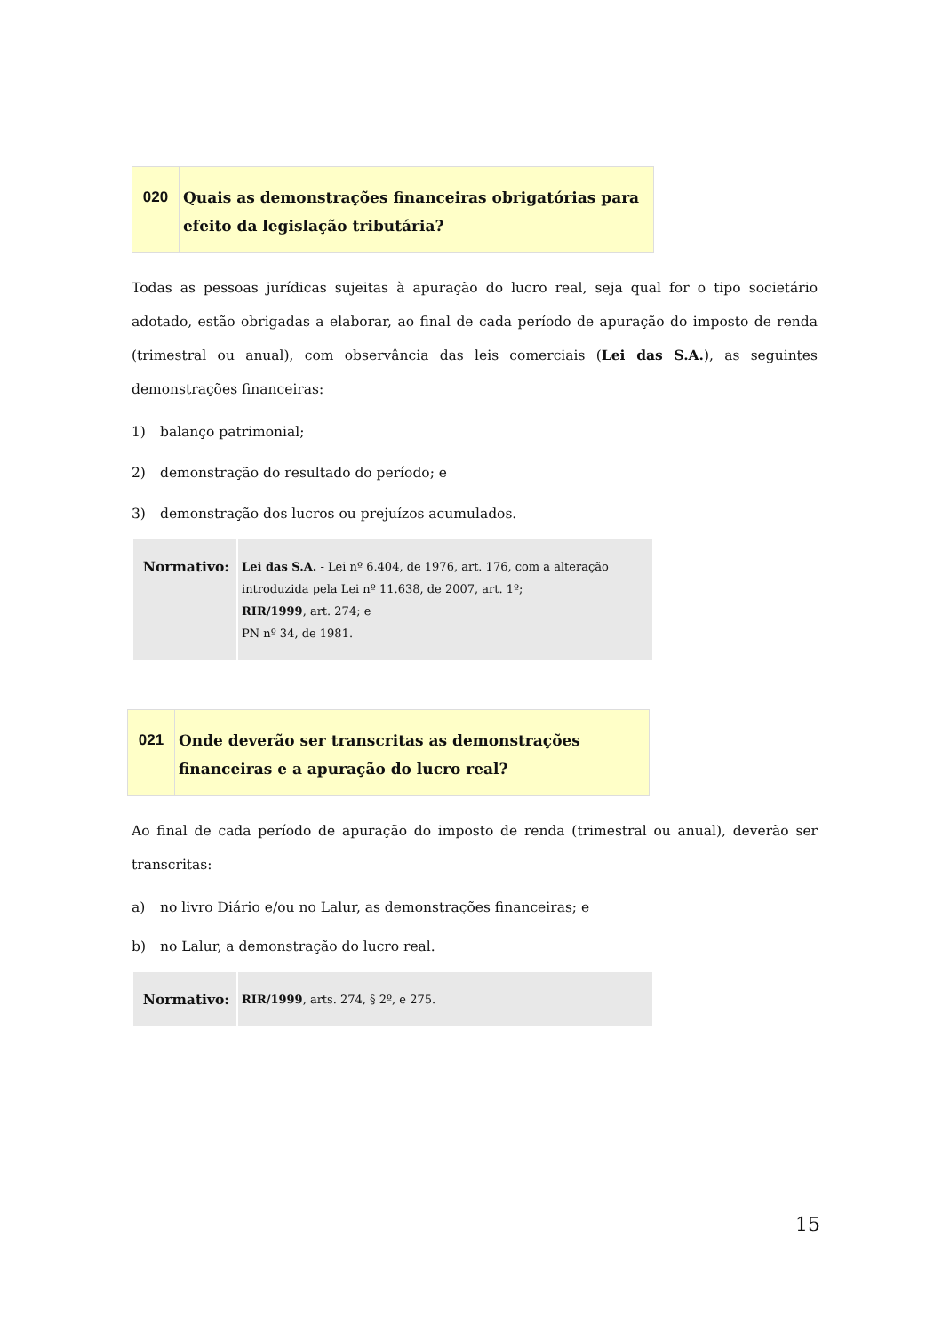| 020 | Quais as demonstrações financeiras obrigatórias para efeito da legislação tributária? |
Todas as pessoas jurídicas sujeitas à apuração do lucro real, seja qual for o tipo societário adotado, estão obrigadas a elaborar, ao final de cada período de apuração do imposto de renda (trimestral ou anual), com observância das leis comerciais (Lei das S.A.), as seguintes demonstrações financeiras:
1) balanço patrimonial;
2) demonstração do resultado do período; e
3) demonstração dos lucros ou prejuízos acumulados.
| Normativo: | Lei das S.A. - Lei nº 6.404, de 1976, art. 176, com a alteração introduzida pela Lei nº 11.638, de 2007, art. 1º; RIR/1999 , art. 274; e PN nº 34, de 1981. |
| 021 | Onde deverão ser transcritas as demonstrações financeiras e a apuração do lucro real? |
Ao final de cada período de apuração do imposto de renda (trimestral ou anual), deverão ser transcritas:
a) no livro Diário e/ou no Lalur, as demonstrações financeiras; e
b) no Lalur, a demonstração do lucro real.
| Normativo: | RIR/1999 , arts. 274, § 2º, e 275. |
15